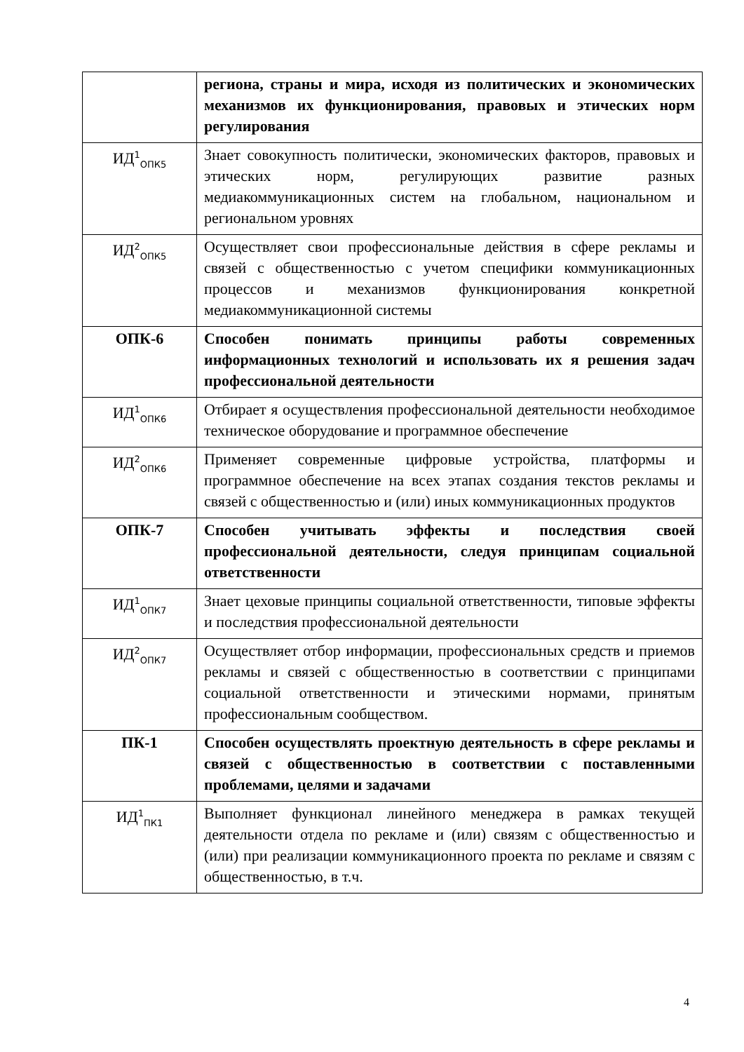| | региона, страны и мира, исходя из политических и экономических механизмов их функционирования, правовых и этических норм регулирования |
| ИД<sup>1</sup><sub>ОПК5</sub> | Знает совокупность политически, экономических факторов, правовых и этических норм, регулирующих развитие разных медиакоммуникационных систем на глобальном, национальном и региональном уровнях |
| ИД<sup>2</sup><sub>ОПК5</sub> | Осуществляет свои профессиональные действия в сфере рекламы и связей с общественностью с учетом специфики коммуникационных процессов и механизмов функционирования конкретной медиакоммуникационной системы |
| ОПК-6 | Способен понимать принципы работы современных информационных технологий и использовать их я решения задач профессиональной деятельности |
| ИД<sup>1</sup><sub>ОПК6</sub> | Отбирает я осуществления профессиональной деятельности необходимое техническое оборудование и программное обеспечение |
| ИД<sup>2</sup><sub>ОПК6</sub> | Применяет современные цифровые устройства, платформы и программное обеспечение на всех этапах создания текстов рекламы и связей с общественностью и (или) иных коммуникационных продуктов |
| ОПК-7 | Способен учитывать эффекты и последствия своей профессиональной деятельности, следуя принципам социальной ответственности |
| ИД<sup>1</sup><sub>ОПК7</sub> | Знает цеховые принципы социальной ответственности, типовые эффекты и последствия профессиональной деятельности |
| ИД<sup>2</sup><sub>ОПК7</sub> | Осуществляет отбор информации, профессиональных средств и приемов рекламы и связей с общественностью в соответствии с принципами социальной ответственности и этическими нормами, принятым профессиональным сообществом. |
| ПК-1 | Способен осуществлять проектную деятельность в сфере рекламы и связей с общественностью в соответствии с поставленными проблемами, целями и задачами |
| ИД<sup>1</sup><sub>ПК1</sub> | Выполняет функционал линейного менеджера в рамках текущей деятельности отдела по рекламе и (или) связям с общественностью и (или) при реализации коммуникационного проекта по рекламе и связям с общественностью, в т.ч. |
4